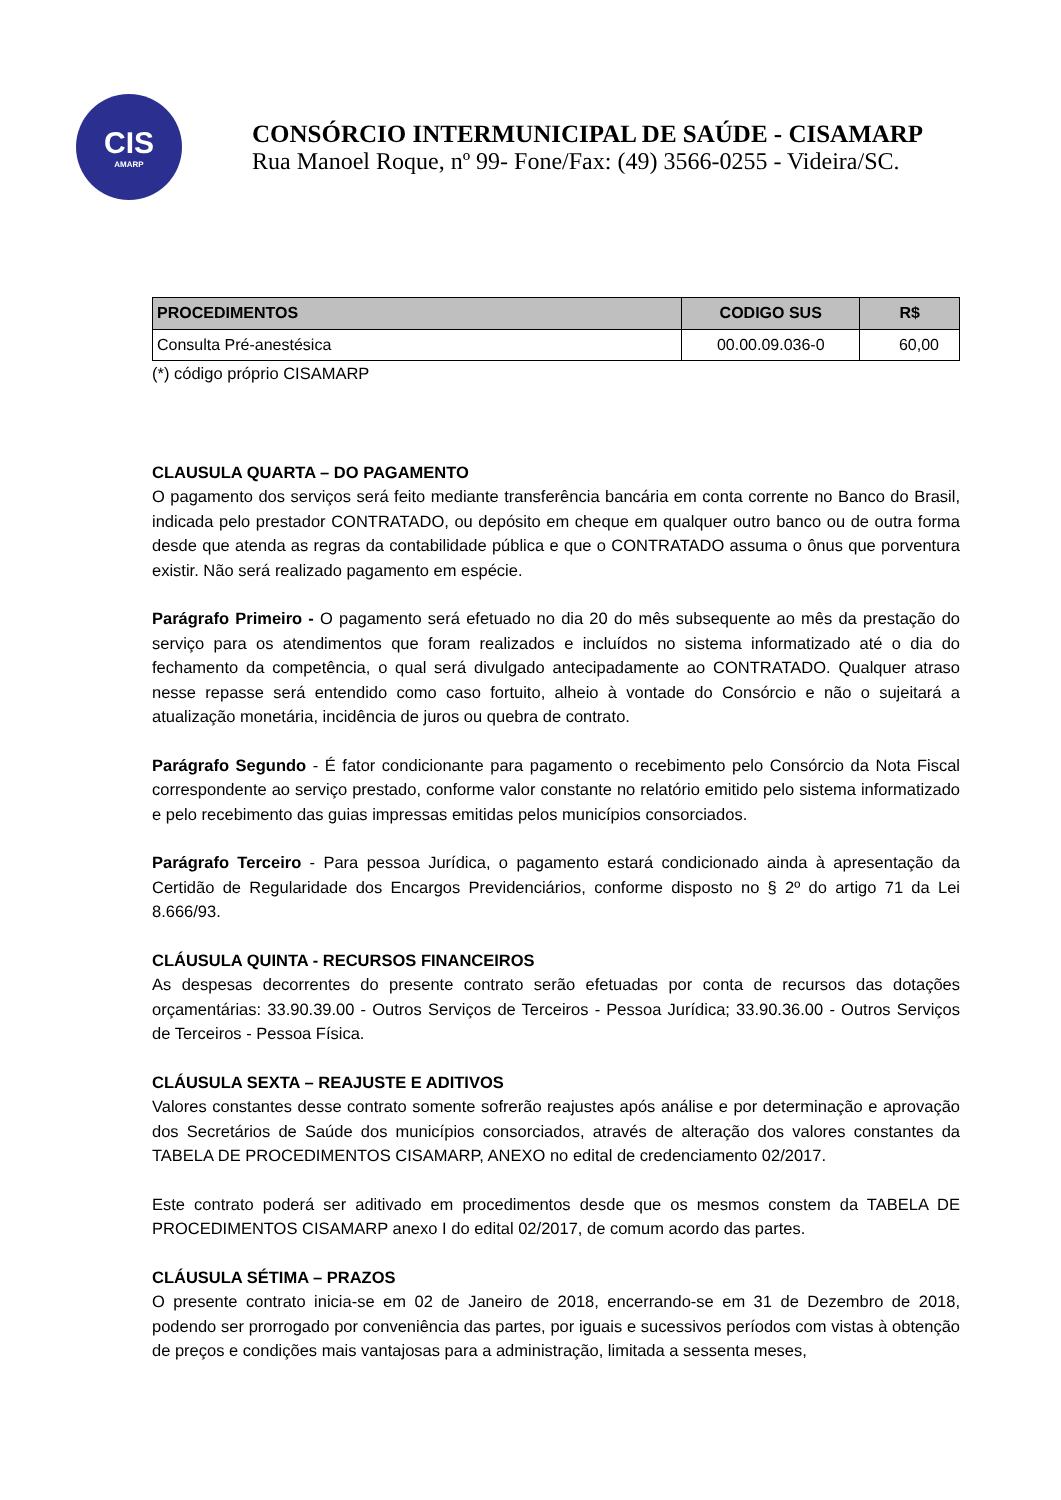CIS
AMARP
CONSÓRCIO INTERMUNICIPAL DE SAÚDE - CISAMARP
Rua Manoel Roque, nº 99- Fone/Fax: (49) 3566-0255 - Videira/SC.
| PROCEDIMENTOS | CODIGO SUS | R$ |
| --- | --- | --- |
| Consulta Pré-anestésica | 00.00.09.036-0 | 60,00 |
(*) código próprio CISAMARP
CLAUSULA QUARTA – DO PAGAMENTO
O pagamento dos serviços será feito mediante transferência bancária em conta corrente no Banco do Brasil, indicada pelo prestador CONTRATADO, ou depósito em cheque em qualquer outro banco ou de outra forma desde que atenda as regras da contabilidade pública e que o CONTRATADO assuma o ônus que porventura existir. Não será realizado pagamento em espécie.
Parágrafo Primeiro - O pagamento será efetuado no dia 20 do mês subsequente ao mês da prestação do serviço para os atendimentos que foram realizados e incluídos no sistema informatizado até o dia do fechamento da competência, o qual será divulgado antecipadamente ao CONTRATADO. Qualquer atraso nesse repasse será entendido como caso fortuito, alheio à vontade do Consórcio e não o sujeitará a atualização monetária, incidência de juros ou quebra de contrato.
Parágrafo Segundo - É fator condicionante para pagamento o recebimento pelo Consórcio da Nota Fiscal correspondente ao serviço prestado, conforme valor constante no relatório emitido pelo sistema informatizado e pelo recebimento das guias impressas emitidas pelos municípios consorciados.
Parágrafo Terceiro - Para pessoa Jurídica, o pagamento estará condicionado ainda à apresentação da Certidão de Regularidade dos Encargos Previdenciários, conforme disposto no § 2º do artigo 71 da Lei 8.666/93.
CLÁUSULA QUINTA - RECURSOS FINANCEIROS
As despesas decorrentes do presente contrato serão efetuadas por conta de recursos das dotações orçamentárias: 33.90.39.00 - Outros Serviços de Terceiros - Pessoa Jurídica; 33.90.36.00 - Outros Serviços de Terceiros - Pessoa Física.
CLÁUSULA SEXTA – REAJUSTE E ADITIVOS
Valores constantes desse contrato somente sofrerão reajustes após análise e por determinação e aprovação dos Secretários de Saúde dos municípios consorciados, através de alteração dos valores constantes da TABELA DE PROCEDIMENTOS CISAMARP, ANEXO no edital de credenciamento 02/2017.
Este contrato poderá ser aditivado em procedimentos desde que os mesmos constem da TABELA DE PROCEDIMENTOS CISAMARP anexo I do edital 02/2017, de comum acordo das partes.
CLÁUSULA SÉTIMA – PRAZOS
O presente contrato inicia-se em 02 de Janeiro de 2018, encerrando-se em 31 de Dezembro de 2018, podendo ser prorrogado por conveniência das partes, por iguais e sucessivos períodos com vistas à obtenção de preços e condições mais vantajosas para a administração, limitada a sessenta meses,